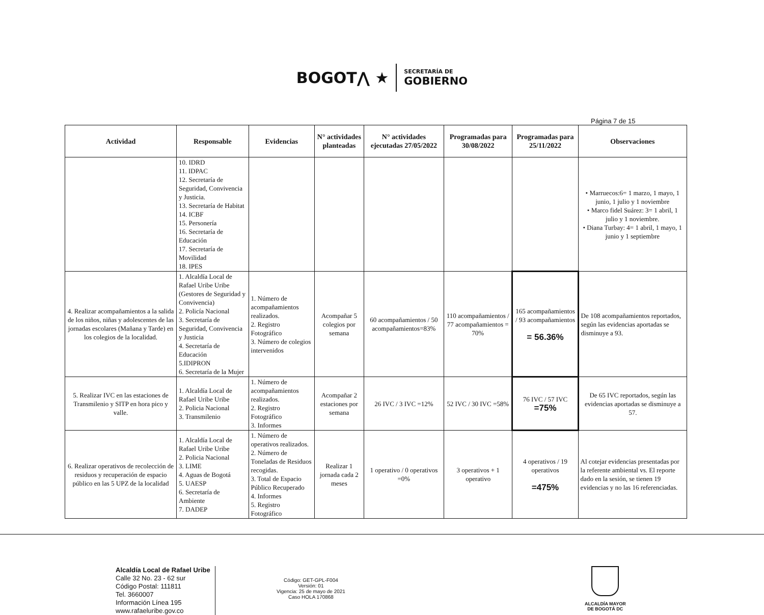BOGOT⋀ ★ SECRETARÍA DE GOBIERNO
Página 7 de 15
| Actividad | Responsable | Evidencias | N° actividades planteadas | N° actividades ejecutadas 27/05/2022 | Programadas para 30/08/2022 | Programadas para 25/11/2022 | Observaciones |
| --- | --- | --- | --- | --- | --- | --- | --- |
| | 10. IDRD 11. IDPAC 12. Secretaría de Seguridad, Convivencia y Justicia. 13. Secretaría de Habitat 14. ICBF 15. Personería 16. Secretaría de Educación 17. Secretaría de Movilidad 18. IPES | | | | | | • Marruecos:6= 1 marzo, 1 mayo, 1 junio, 1 julio y 1 noviembre • Marco fidel Suárez: 3= 1 abril, 1 julio y 1 noviembre. • Diana Turbay: 4= 1 abril, 1 mayo, 1 junio y 1 septiembre |
| 4. Realizar acompañamientos a la salida de los niños, niñas y adolescentes de las jornadas escolares (Mañana y Tarde) en los colegios de la localidad. | 1. Alcaldía Local de Rafael Uribe Uribe (Gestores de Seguridad y Convivencia) 2. Policía Nacional 3. Secretaría de Seguridad, Convivencia y Justicia 4. Secretaría de Educación 5.IDIPRON 6. Secretaría de la Mujer | 1. Número de acompañamientos realizados. 2. Registro Fotográfico 3. Número de colegios intervenidos | Acompañar 5 colegios por semana | 60 acompañamientos / 50 acompañamientos=83% | 110 acompañamientos / 77 acompañamientos = 70% | 165 acompañamientos / 93 acompañamientos = 56.36% | De 108 acompañamientos reportados, según las evidencias aportadas se disminuye a 93. |
| 5. Realizar IVC en las estaciones de Transmilenio y SITP en hora pico y valle. | 1. Alcaldía Local de Rafael Uribe Uribe 2. Policia Nacional 3. Transmilenio | 1. Número de acompañamientos realizados. 2. Registro Fotográfico 3. Informes | Acompañar 2 estaciones por semana | 26 IVC / 3 IVC =12% | 52 IVC / 30 IVC =58% | 76 IVC / 57 IVC =75% | De 65 IVC reportados, según las evidencias aportadas se disminuye a 57. |
| 6. Realizar operativos de recolección de residuos y recuperación de espacio público en las 5 UPZ de la localidad | 1. Alcaldía Local de Rafael Uribe Uribe 2. Policia Nacional 3. LIME 4. Aguas de Bogotá 5. UAESP 6. Secretaría de Ambiente 7. DADEP | 1. Número de operativos realizados. 2. Número de Toneladas de Residuos recogidas. 3. Total de Espacio Público Recuperado 4. Informes 5. Registro Fotográfico | Realizar 1 jornada cada 2 meses | 1 operativo / 0 operativos =0% | 3 operativos + 1 operativo | 4 operativos / 19 operativos =475% | Al cotejar evidencias presentadas por la referente ambiental vs. El reporte dado en la sesión, se tienen 19 evidencias y no las 16 referenciadas. |
Alcaldía Local de Rafael Uribe
Calle 32 No. 23 - 62 sur
Código Postal: 111811
Tel. 3660007
Información Línea 195
www.rafaeluribe.gov.co
Código: GET-GPL-F004
Versión: 01
Vigencia: 25 de mayo de 2021
Caso HOLA 170868
ALCALDÍA MAYOR
DE BOGOTÁ DC